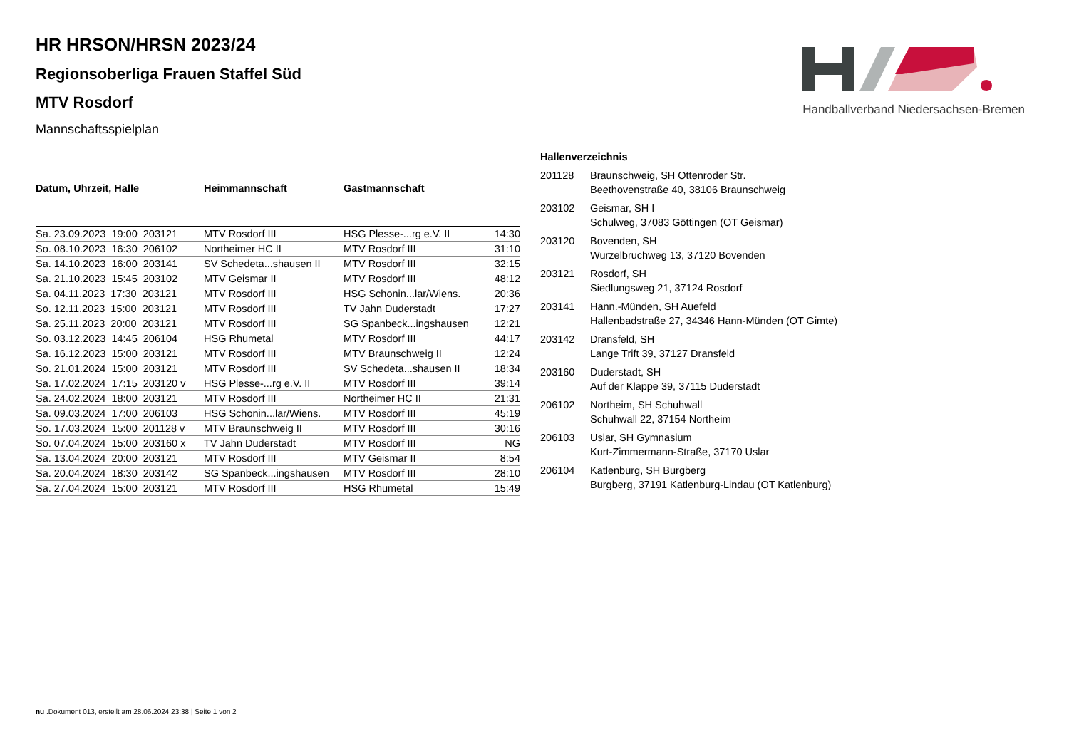Handballverband Niedersachsen-Bremen
HR HRSON/HRSN 2023/24
Regionsoberliga Frauen Staffel Süd
MTV Rosdorf
Mannschaftsspielplan
| Datum, Uhrzeit, Halle | Heimmannschaft | Gastmannschaft | |
| --- | --- | --- | --- |
| Sa. 23.09.2023 19:00 203121 | MTV Rosdorf III | HSG Plesse-...rg e.V. II | 14:30 |
| So. 08.10.2023 16:30 206102 | Northeimer HC II | MTV Rosdorf III | 31:10 |
| Sa. 14.10.2023 16:00 203141 | SV Schedeta...shausen II | MTV Rosdorf III | 32:15 |
| Sa. 21.10.2023 15:45 203102 | MTV Geismar II | MTV Rosdorf III | 48:12 |
| Sa. 04.11.2023 17:30 203121 | MTV Rosdorf III | HSG Schonin...lar/Wiens. | 20:36 |
| So. 12.11.2023 15:00 203121 | MTV Rosdorf III | TV Jahn Duderstadt | 17:27 |
| Sa. 25.11.2023 20:00 203121 | MTV Rosdorf III | SG Spanbeck...ingshausen | 12:21 |
| So. 03.12.2023 14:45 206104 | HSG Rhumetal | MTV Rosdorf III | 44:17 |
| Sa. 16.12.2023 15:00 203121 | MTV Rosdorf III | MTV Braunschweig II | 12:24 |
| So. 21.01.2024 15:00 203121 | MTV Rosdorf III | SV Schedeta...shausen II | 18:34 |
| Sa. 17.02.2024 17:15 203120 v | HSG Plesse-...rg e.V. II | MTV Rosdorf III | 39:14 |
| Sa. 24.02.2024 18:00 203121 | MTV Rosdorf III | Northeimer HC II | 21:31 |
| Sa. 09.03.2024 17:00 206103 | HSG Schonin...lar/Wiens. | MTV Rosdorf III | 45:19 |
| So. 17.03.2024 15:00 201128 v | MTV Braunschweig II | MTV Rosdorf III | 30:16 |
| So. 07.04.2024 15:00 203160 x | TV Jahn Duderstadt | MTV Rosdorf III | NG |
| Sa. 13.04.2024 20:00 203121 | MTV Rosdorf III | MTV Geismar II | 8:54 |
| Sa. 20.04.2024 18:30 203142 | SG Spanbeck...ingshausen | MTV Rosdorf III | 28:10 |
| Sa. 27.04.2024 15:00 203121 | MTV Rosdorf III | HSG Rhumetal | 15:49 |
Hallenverzeichnis
| 201128 | Braunschweig, SH Ottenroder Str. Beethovenstraße 40, 38106 Braunschweig |
| 203102 | Geismar, SH I Schulweg, 37083 Göttingen (OT Geismar) |
| 203120 | Bovenden, SH Wurzelbruchweg 13, 37120 Bovenden |
| 203121 | Rosdorf, SH Siedlungsweg 21, 37124 Rosdorf |
| 203141 | Hann.-Münden, SH Auefeld Hallenbadstraße 27, 34346 Hann-Münden (OT Gimte) |
| 203142 | Dransfeld, SH Lange Trift 39, 37127 Dransfeld |
| 203160 | Duderstadt, SH Auf der Klappe 39, 37115 Duderstadt |
| 206102 | Northeim, SH Schuhwall Schuhwall 22, 37154 Northeim |
| 206103 | Uslar, SH Gymnasium Kurt-Zimmermann-Straße, 37170 Uslar |
| 206104 | Katlenburg, SH Burgberg Burgberg, 37191 Katlenburg-Lindau (OT Katlenburg) |
nu .Dokument 013, erstellt am 28.06.2024 23:38 | Seite 1 von 2